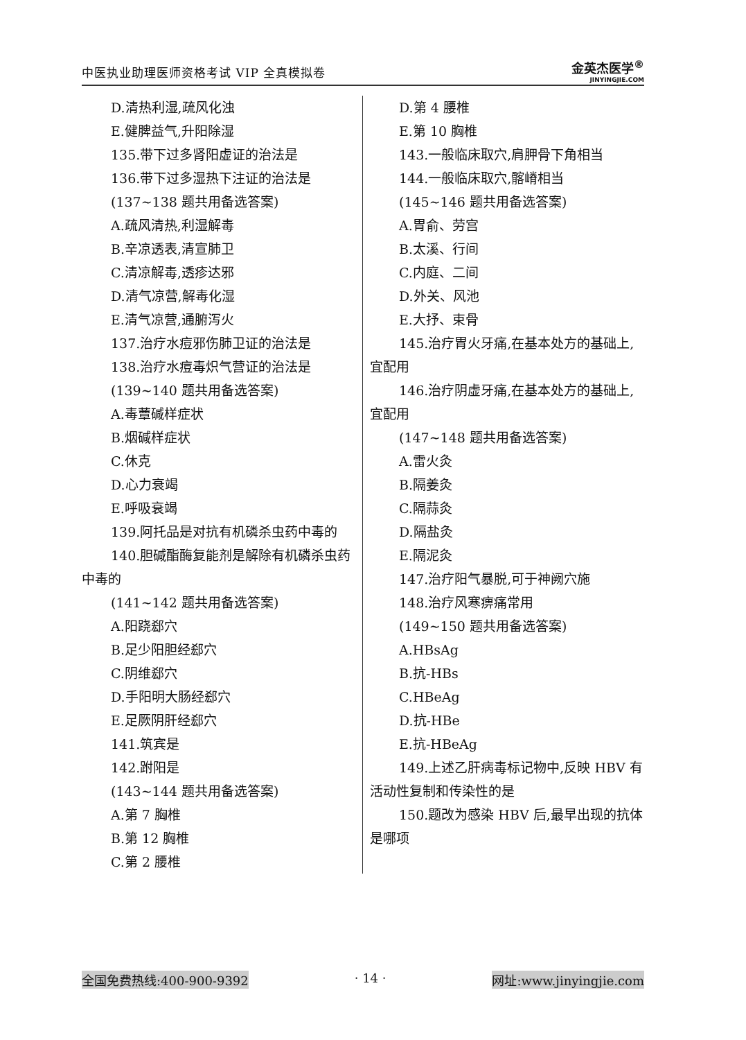中医执业助理医师资格考试 VIP 全真模拟卷
金英杰医学<sup>®</sup>
JINYINGJIE.COM
D.清热利湿,疏风化浊
E.健脾益气,升阳除湿
135.带下过多肾阳虚证的治法是
136.带下过多湿热下注证的治法是
(137~138 题共用备选答案)
A.疏风清热,利湿解毒
B.辛凉透表,清宣肺卫
C.清凉解毒,透疹达邪
D.清气凉营,解毒化湿
E.清气凉营,通腑泻火
137.治疗水痘邪伤肺卫证的治法是
138.治疗水痘毒炽气营证的治法是
(139~140 题共用备选答案)
A.毒蕈碱样症状
B.烟碱样症状
C.休克
D.心力衰竭
E.呼吸衰竭
139.阿托品是对抗有机磷杀虫药中毒的
140.胆碱酯酶复能剂是解除有机磷杀虫药中毒的
(141~142 题共用备选答案)
A.阳跷郄穴
B.足少阳胆经郄穴
C.阴维郄穴
D.手阳明大肠经郄穴
E.足厥阴肝经郄穴
141.筑宾是
142.跗阳是
(143~144 题共用备选答案)
A.第 7 胸椎
B.第 12 胸椎
C.第 2 腰椎
D.第 4 腰椎
E.第 10 胸椎
143.一般临床取穴,肩胛骨下角相当
144.一般临床取穴,髂嵴相当
(145~146 题共用备选答案)
A.胃俞、劳宫
B.太溪、行间
C.内庭、二间
D.外关、风池
E.大抒、束骨
145.治疗胃火牙痛,在基本处方的基础上,宜配用
146.治疗阴虚牙痛,在基本处方的基础上,宜配用
(147~148 题共用备选答案)
A.雷火灸
B.隔姜灸
C.隔蒜灸
D.隔盐灸
E.隔泥灸
147.治疗阳气暴脱,可于神阙穴施
148.治疗风寒痹痛常用
(149~150 题共用备选答案)
A.HBsAg
B.抗-HBs
C.HBeAg
D.抗-HBe
E.抗-HBeAg
149.上述乙肝病毒标记物中,反映 HBV 有活动性复制和传染性的是
150.题改为感染 HBV 后,最早出现的抗体是哪项
全国免费热线:400-900-9392 · 14 · 网址:www.jinyingjie.com